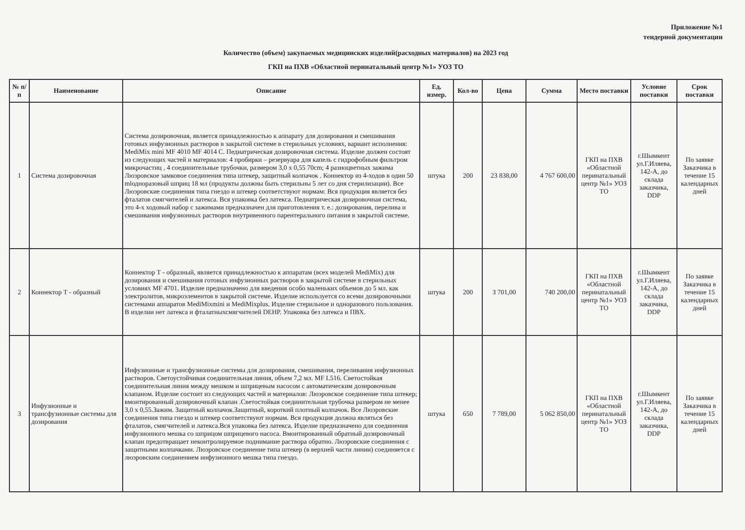Приложение №1
тендерной документации
Количество (объем) закупаемых медицинских изделий(расходных материалов) на 2023 год
ГКП на ПХВ «Областной перинатальный центр №1» УОЗ ТО
| № п/п | Наименование | Описание | Ед. измер. | Кол-во | Цена | Сумма | Место поставки | Условие поставки | Срок поставки |
| --- | --- | --- | --- | --- | --- | --- | --- | --- | --- |
| 1 | Система дозировочная | Система дозировочная, является принадлежностью к аппарату для дозирования и смешивания готовых инфузионных растворов в закрытой системе в стерильных условиях, вариант исполнения: MediMix mini MF 4010 MF 4014 C. Педиатрическая дозировочная система. Изделие должен состоят из следующих частей и материалов: 4 пробирки – резервуара для капель с гидрофобным фильтром микрочастиц , 4 соединительные трубочки, размером 3,0 x 0,55 70cm; 4 разноцветных зажима Люэровское замковое соединения типа штекер, защитный колпачок . Коннектор из 4-ходов в один 50 mlодноразовый шприц 18 мл (продукты должны быть стерильны 5 лет со дня стерилизации). Все Люэровские соединения типа гнездо и штекер соответствуют нормам: Вся продукция является без фталатов смягчителей и латекса. Вся упаковка без латекса. Педиатрическая дозировочная система, это 4-х ходовый набор с зажимами предназначен для приготовления т. е.: дозирования, перелива и смешивания инфузионных растворов внутривенного парентерального питания в закрытой системе. | штука | 200 | 23 838,00 | 4 767 600,00 | ГКП на ПХВ «Областной перинатальный центр №1» УОЗ ТО | г.Шымкент ул.Г.Иляева, 142-А, до склада заказчика, DDP | По заявке Заказчика в течение 15 календарных дней |
| 2 | Коннектор Т - образный | Коннектор Т - образный, является принадлежностью к аппаратам (всех моделей MediMix) для дозирования и смешивания готовых инфузионных растворов в закрытой системе в стерильных условиях MF 4701. Изделие предназначено для введения особо маленьких объемов до 5 мл. как электролитов, микроэлементов в закрытой системе. Изделие используется со всеми дозировочными системами аппаратов MediMixmini и MediMixplus. Изделие стерильное и одноразового пользования. В изделии нет латекса и фталатныхсмягчителей DEHP. Упаковка без латекса и ПВХ. | штука | 200 | 3 701,00 | 740 200,00 | ГКП на ПХВ «Областной перинатальный центр №1» УОЗ ТО | г.Шымкент ул.Г.Иляева, 142-А, до склада заказчика, DDP | По заявке Заказчика в течение 15 календарных дней |
| 3 | Инфузионные и трансфузионные системы для дозирования | Инфузионные и трансфузионные системы для дозирования, смешивания, переливания инфузионных растворов. Светоустойчивая соединительная линия, объем 7,2 мл. MF L516. Светостойкая соединительная линия между мешком и шприцевым насосом с автоматическим дозировочным клапаном. Изделие состоит из следующих частей и материалов: Люэровское соединение типа штекер; вмонтированный дозировочный клапан .Светостойкая соединительная трубочка размером не менее 3,0 x 0,55.Зажим. Защитный колпачок.Защитный, короткий плотный колпачок. Все Люэровские соединения типа гнездо и штекер соответствуют нормам. Вся продукция должна являться без фталатов, смягчителей и латекса.Вся упаковка без латекса. Изделие предназначено для соединения инфузионного мешка со шприцом шприцевого насоса. Вмонтированный обратный дозировочный клапан предотвращает неконтролируемое поднимание раствора обратно. Люэровские соединения с защитными колпачками. Люэровское соединение типа штекер (в верхней части линии) соединяется с люэровским соединением инфузионного мешка типа гнездо. | штука | 650 | 7 789,00 | 5 062 850,00 | ГКП на ПХВ «Областной перинатальный центр №1» УОЗ ТО | г.Шымкент ул.Г.Иляева, 142-А, до склада заказчика, DDP | По заявке Заказчика в течение 15 календарных дней |